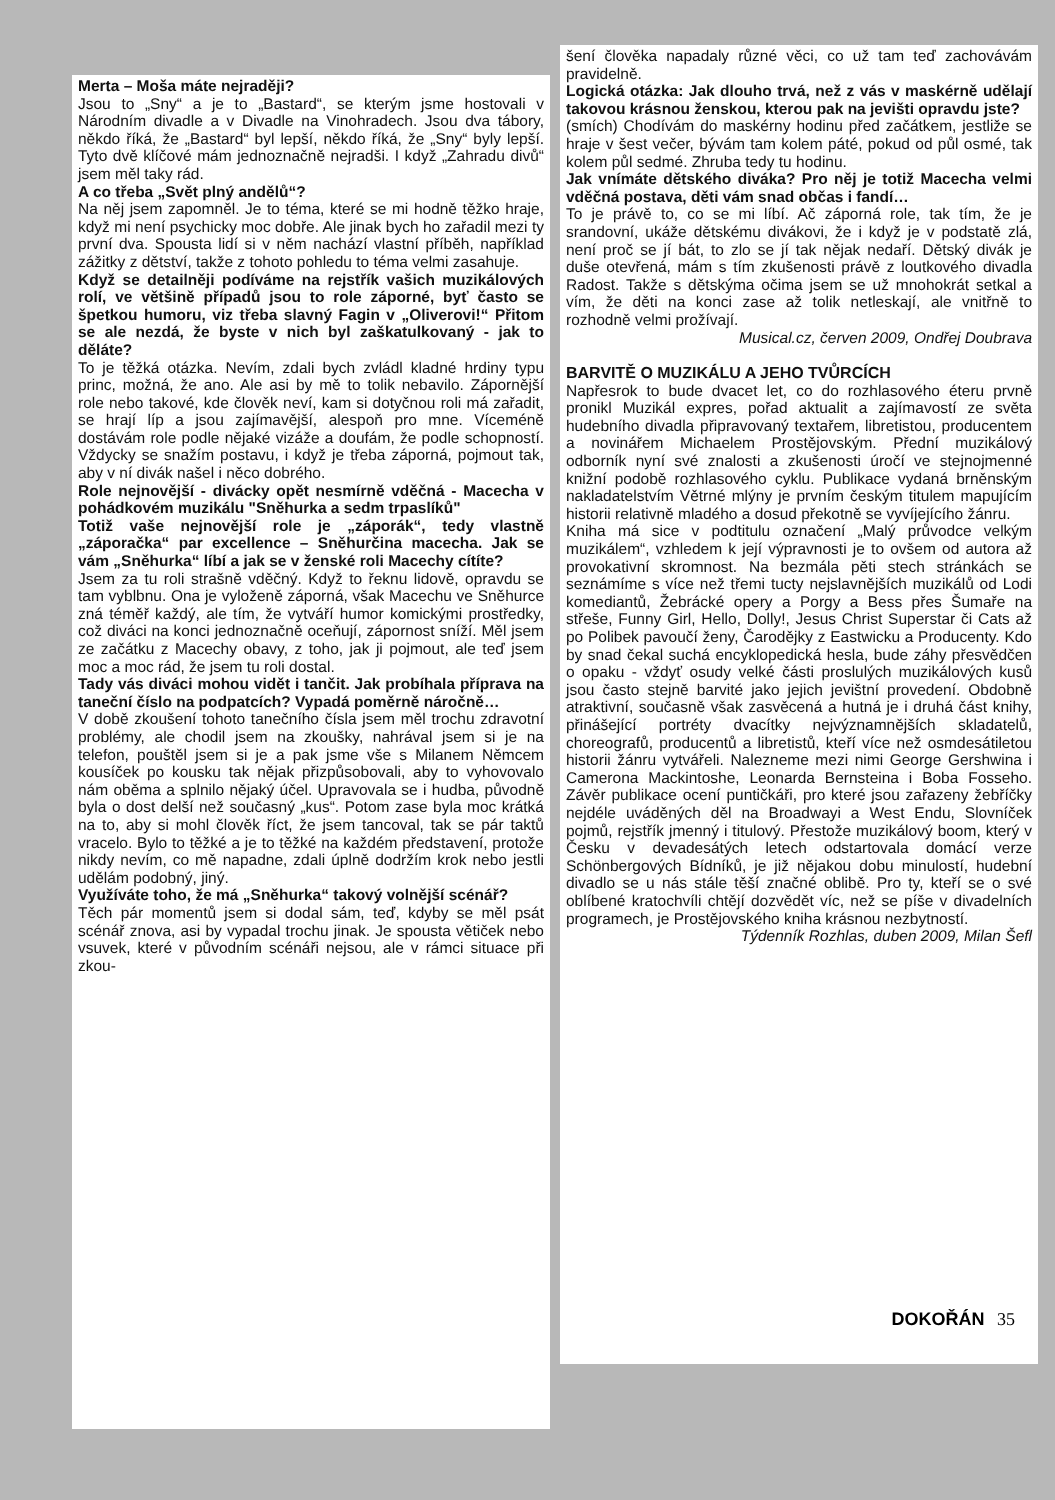Merta – Moša máte nejraději?
Jsou to „Sny“ a je to „Bastard“, se kterým jsme hostovali v Národním divadle a v Divadle na Vinohradech. Jsou dva tábory, někdo říká, že „Bastard“ byl lepší, někdo říká, že „Sny“ byly lepší. Tyto dvě klíčové mám jednoznačně nejradši. I když „Zahradu divů“ jsem měl taky rád.
A co třeba „Svět plný andělů“?
Na něj jsem zapomněl. Je to téma, které se mi hodně těžko hraje, když mi není psychicky moc dobře. Ale jinak bych ho zařadil mezi ty první dva. Spousta lidí si v něm nachází vlastní příběh, například zážitky z dětství, takže z tohoto pohledu to téma velmi zasahuje.
Když se detailněji podíváme na rejstřík vašich muzikálových rolí, ve většině případů jsou to role záporné, byť často se špetkou humoru, viz třeba slavný Fagin v „Oliverovi!“ Přitom se ale nezdá, že byste v nich byl zaškatulkovaný - jak to děláte?
To je těžká otázka. Nevím, zdali bych zvládl kladné hrdiny typu princ, možná, že ano. Ale asi by mě to tolik nebavilo. Zápornější role nebo takové, kde člověk neví, kam si dotyčnou roli má zařadit, se hrají líp a jsou zajímavější, alespoň pro mne. Víceméně dostávám role podle nějaké vizáže a doufám, že podle schopností. Vždycky se snažím postavu, i když je třeba záporná, pojmout tak, aby v ní divák našel i něco dobrého.
Role nejnovější - divácky opět nesmírně vděčná - Macecha v pohádkovém muzikálu "Sněhurka a sedm trpaslíků"
Totiž vaše nejnovější role je „záporák“, tedy vlastně „záporačka“ par excellence – Sněhurčina macecha. Jak se vám „Sněhurka“ líbí a jak se v ženské roli Macechy cítíte?
Jsem za tu roli strašně vděčný. Když to řeknu lidově, opravdu se tam vyblbnu. Ona je vyloženě záporná, však Macechu ve Sněhurce zná téměř každý, ale tím, že vytváří humor komickými prostředky, což diváci na konci jednoznačně oceňují, zápornost sníží. Měl jsem ze začátku z Macechy obavy, z toho, jak ji pojmout, ale teď jsem moc a moc rád, že jsem tu roli dostal.
Tady vás diváci mohou vidět i tančit. Jak probíhala příprava na taneční číslo na podpatcích? Vypadá poměrně náročně…
V době zkoušení tohoto tanečního čísla jsem měl trochu zdravotní problémy, ale chodil jsem na zkoušky, nahrával jsem si je na telefon, pouštěl jsem si je a pak jsme vše s Milanem Němcem kousíček po kousku tak nějak přizpůsobovali, aby to vyhovovalo nám oběma a splnilo nějaký účel. Upravovala se i hudba, původně byla o dost delší než současný „kus“. Potom zase byla moc krátká na to, aby si mohl člověk říct, že jsem tancoval, tak se pár taktů vracelo. Bylo to těžké a je to těžké na každém představení, protože nikdy nevím, co mě napadne, zdali úplně dodržím krok nebo jestli udělám podobný, jiný.
Využíváte toho, že má „Sněhurka“ takový volnější scénář?
Těch pár momentů jsem si dodal sám, teď, kdyby se měl psát scénář znova, asi by vypadal trochu jinak. Je spousta větiček nebo vsuvek, které v původním scénáři nejsou, ale v rámci situace při zkou-
šení člověka napadaly různé věci, co už tam teď zachovávám pravidelně.
Logická otázka: Jak dlouho trvá, než z vás v maskérně udělají takovou krásnou ženskou, kterou pak na jevišti opravdu jste?
(smích) Chodívám do maskérny hodinu před začátkem, jestliže se hraje v šest večer, bývám tam kolem páté, pokud od půl osmé, tak kolem půl sedmé. Zhruba tedy tu hodinu.
Jak vnímáte dětského diváka? Pro něj je totiž Macecha velmi vděčná postava, děti vám snad občas i fandí…
To je právě to, co se mi líbí. Ač záporná role, tak tím, že je srandovní, ukáže dětskému divákovi, že i když je v podstatě zlá, není proč se jí bát, to zlo se jí tak nějak nedaří. Dětský divák je duše otevřená, mám s tím zkušenosti právě z loutkového divadla Radost. Takže s dětskýma očima jsem se už mnohokrát setkal a vím, že děti na konci zase až tolik netleskají, ale vnitřně to rozhodně velmi prožívají.
Musical.cz, červen 2009, Ondřej Doubrava
BARVITĚ O MUZIKÁLU A JEHO TVŮRCÍCH
Napřesrok to bude dvacet let, co do rozhlasového éteru prvně pronikl Muzikál expres, pořad aktualit a zajímavostí ze světa hudebního divadla připravovaný textařem, libretistou, producentem a novinářem Michaelem Prostějovským. Přední muzikálový odborník nyní své znalosti a zkušenosti úročí ve stejnojmenné knižní podobě rozhlasového cyklu. Publikace vydaná brněnským nakladatelstvím Větrné mlýny je prvním českým titulem mapujícím historii relativně mladého a dosud překotně se vyvíjejícího žánru.
Kniha má sice v podtitulu označení „Malý průvodce velkým muzikálem“, vzhledem k její výpravnosti je to ovšem od autora až provokativní skromnost. Na bezmála pěti stech stránkách se seznámíme s více než třemi tucty nejslavnějších muzikálů od Lodi komediantů, Žebrácké opery a Porgy a Bess přes Šumaře na střeše, Funny Girl, Hello, Dolly!, Jesus Christ Superstar či Cats až po Polibek pavoučí ženy, Čarodějky z Eastwicku a Producenty. Kdo by snad čekal suchá encyklopedická hesla, bude záhy přesvědčen o opaku - vždyť osudy velké části proslulých muzikálových kusů jsou často stejně barvité jako jejich jevištní provedení. Obdobně atraktivní, současně však zasvěcená a hutná je i druhá část knihy, přinášející portréty dvacítky nejvýznamnějších skladatelů, choreografů, producentů a libretistů, kteří více než osmdesátiletou historii žánru vytvářeli. Nalezneme mezi nimi George Gershwina i Camerona Mackintoshe, Leonarda Bernsteina i Boba Fosseho. Závěr publikace ocení puntičkáři, pro které jsou zařazeny žebříčky nejdéle uváděných děl na Broadwayi a West Endu, Slovníček pojmů, rejstřík jmenný i titulový. Přestože muzikálový boom, který v Česku v devadesátých letech odstartovala domácí verze Schönbergových Bídníků, je již nějakou dobu minulostí, hudební divadlo se u nás stále těší značné oblibě. Pro ty, kteří se o své oblíbené kratochvíli chtějí dozvědět víc, než se píše v divadelních programech, je Prostějovského kniha krásnou nezbytností.
Týdenník Rozhlas, duben 2009, Milan Šefl
DOKOŘÁN 35